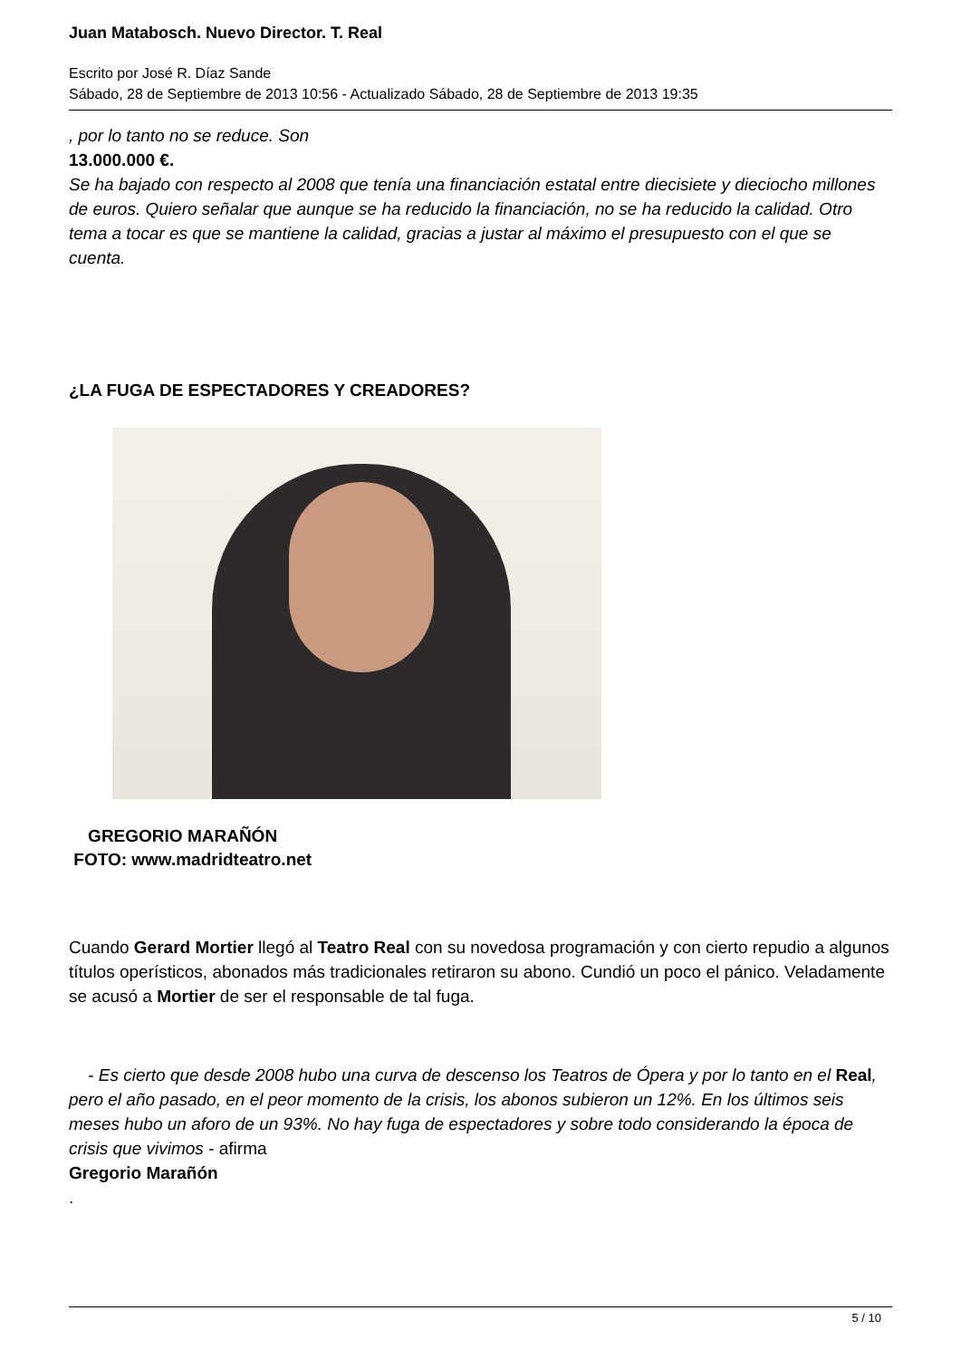Juan Matabosch. Nuevo Director. T. Real
Escrito por José R. Díaz Sande
Sábado, 28 de Septiembre de 2013 10:56 - Actualizado Sábado, 28 de Septiembre de 2013 19:35
, por lo tanto no se reduce. Son
13.000.000 €.
Se ha bajado con respecto al 2008 que tenía una financiación estatal entre diecisiete y dieciocho millones de euros. Quiero señalar que aunque se ha reducido la financiación, no se ha reducido la calidad. Otro tema a tocar es que se mantiene la calidad, gracias a justar al máximo el presupuesto con el que se cuenta.
¿LA FUGA DE ESPECTADORES Y CREADORES?
GREGORIO MARAÑÓN
FOTO: www.madridteatro.net
Cuando Gerard Mortier llegó al Teatro Real con su novedosa programación y con cierto repudio a algunos títulos operísticos, abonados más tradicionales retiraron su abono. Cundió un poco el pánico. Veladamente se acusó a Mortier de ser el responsable de tal fuga.
- Es cierto que desde 2008 hubo una curva de descenso los Teatros de Ópera y por lo tanto en el Real, pero el año pasado, en el peor momento de la crisis, los abonos subieron un 12%. En los últimos seis meses hubo un aforo de un 93%. No hay fuga de espectadores y sobre todo considerando la época de crisis que vivimos - afirma
Gregorio Marañón
.
5 / 10